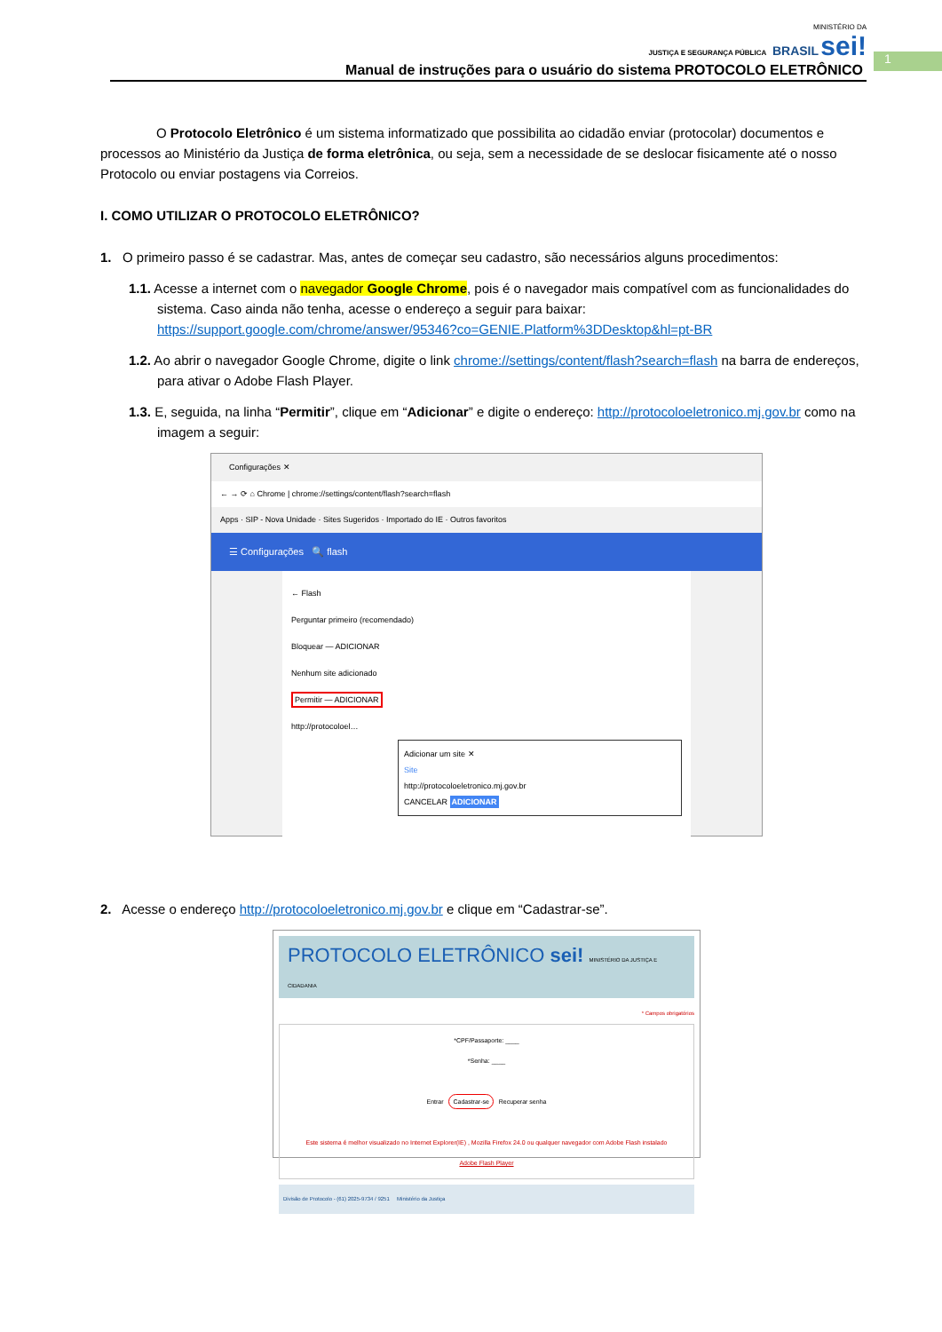MINISTÉRIO DA
JUSTIÇA E SEGURANÇA PÚBLICA BRASIL sei!
Manual de instruções para o usuário do sistema PROTOCOLO ELETRÔNICO
1
O Protocolo Eletrônico é um sistema informatizado que possibilita ao cidadão enviar (protocolar) documentos e processos ao Ministério da Justiça de forma eletrônica, ou seja, sem a necessidade de se deslocar fisicamente até o nosso Protocolo ou enviar postagens via Correios.
I. COMO UTILIZAR O PROTOCOLO ELETRÔNICO?
1. O primeiro passo é se cadastrar. Mas, antes de começar seu cadastro, são necessários alguns procedimentos:
1.1. Acesse a internet com o navegador Google Chrome, pois é o navegador mais compatível com as funcionalidades do sistema. Caso ainda não tenha, acesse o endereço a seguir para baixar: https://support.google.com/chrome/answer/95346?co=GENIE.Platform%3DDesktop&hl=pt-BR
1.2. Ao abrir o navegador Google Chrome, digite o link chrome://settings/content/flash?search=flash na barra de endereços, para ativar o Adobe Flash Player.
1.3. E, seguida, na linha “Permitir”, clique em “Adicionar” e digite o endereço: http://protocoloeletronico.mj.gov.br como na imagem a seguir:
Configurações ✕
← → ⟳ ⌂ Chrome | chrome://settings/content/flash?search=flash
Apps · SIP - Nova Unidade · Sites Sugeridos · Importado do IE · Outros favoritos
☰ Configurações 🔍 flash
← Flash
Perguntar primeiro (recomendado)
Bloquear — ADICIONAR
Nenhum site adicionado
Permitir — ADICIONAR
http://protocoloel…
Adicionar um site ✕
Site
http://protocoloeletronico.mj.gov.br
CANCELAR ADICIONAR
2. Acesse o endereço http://protocoloeletronico.mj.gov.br e clique em “Cadastrar-se”.
PROTOCOLO ELETRÔNICO sei! MINISTÉRIO DA JUSTIÇA E CIDADANIA
* Campos obrigatórios
*CPF/Passaporte: ____
*Senha: ____
Entrar Cadastrar-se Recuperar senha
Este sistema é melhor visualizado no Internet Explorer(IE) , Mozilla Firefox 24.0 ou qualquer navegador com Adobe Flash instalado
Adobe Flash Player
Divisão de Protocolo - (61) 2025-9734 / 9251 Ministério da Justiça